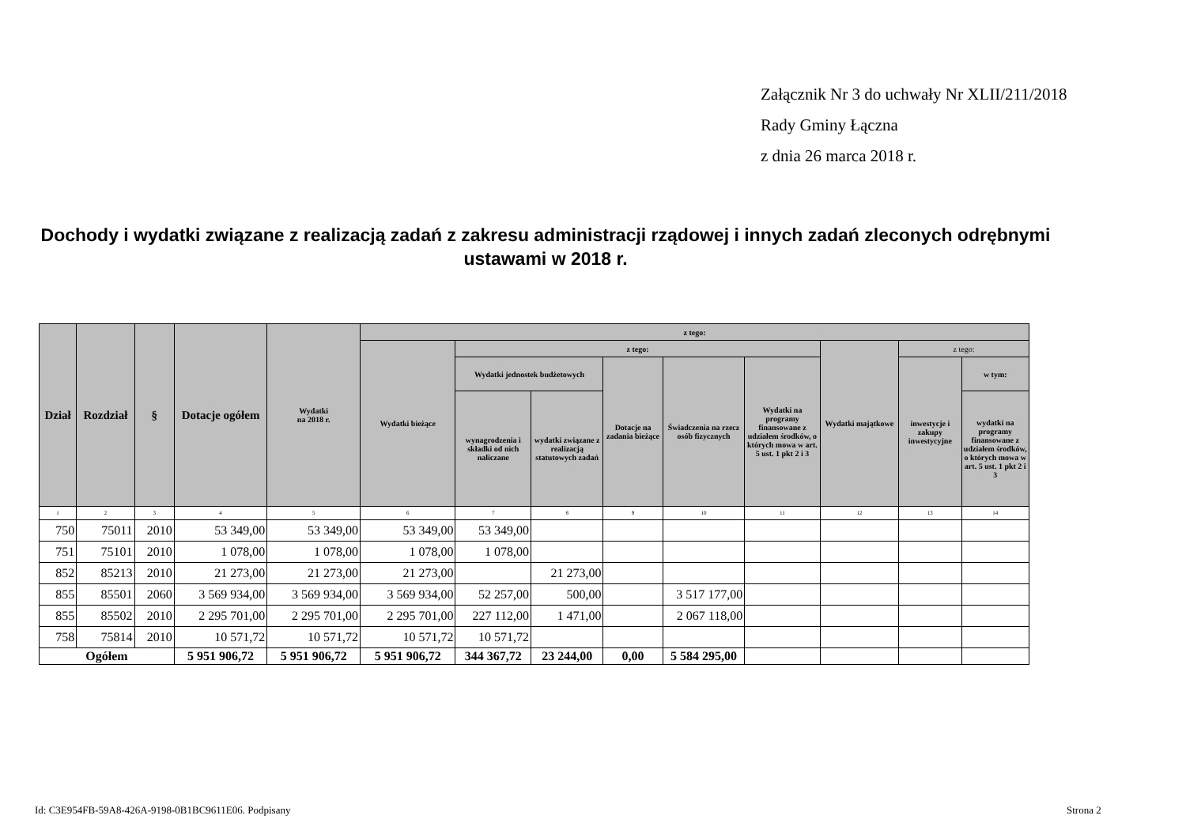Załącznik Nr 3 do uchwały Nr XLII/211/2018
Rady Gminy Łączna
z dnia 26 marca 2018 r.
Dochody i wydatki związane z realizacją zadań z zakresu administracji rządowej i innych zadań zleconych odrębnymi ustawami w 2018 r.
| Dział | Rozdział | § | Dotacje ogółem | Wydatki na 2018 r. | z tego: | | | | | | | | |
| --- | --- | --- | --- | --- | --- | --- | --- | --- | --- | --- | --- | --- | --- |
| | | | | | Wydatki bieżące | z tego: | | | | | Wydatki majątkowe | z tego: | |
| | | | | | | Wydatki jednostek budżetowych | | Dotacje na zadania bieżące | Świadczenia na rzecz osób fizycznych | Wydatki na programy finansowane z udziałem środków, o których mowa w art. 5 ust. 1 pkt 2 i 3 | | inwestycje i zakupy inwestycyjne | w tym: |
| | | | | | | wynagrodzenia i składki od nich naliczane | wydatki związane z realizacją statutowych zadań | | | | | | wydatki na programy finansowane z udziałem środków, o których mowa w art. 5 ust. 1 pkt 2 i 3 |
| 1 | 2 | 3 | 4 | 5 | 6 | 7 | 8 | 9 | 10 | 11 | 12 | 13 | 14 |
| 750 | 75011 | 2010 | 53 349,00 | 53 349,00 | 53 349,00 | 53 349,00 | | | | | | | |
| 751 | 75101 | 2010 | 1 078,00 | 1 078,00 | 1 078,00 | 1 078,00 | | | | | | | |
| 852 | 85213 | 2010 | 21 273,00 | 21 273,00 | 21 273,00 | | 21 273,00 | | | | | | |
| 855 | 85501 | 2060 | 3 569 934,00 | 3 569 934,00 | 3 569 934,00 | 52 257,00 | 500,00 | | 3 517 177,00 | | | | |
| 855 | 85502 | 2010 | 2 295 701,00 | 2 295 701,00 | 2 295 701,00 | 227 112,00 | 1 471,00 | | 2 067 118,00 | | | | |
| 758 | 75814 | 2010 | 10 571,72 | 10 571,72 | 10 571,72 | 10 571,72 | | | | | | | |
| Ogółem | | | 5 951 906,72 | 5 951 906,72 | 5 951 906,72 | 344 367,72 | 23 244,00 | 0,00 | 5 584 295,00 | | | | |
Id: C3E954FB-59A8-426A-9198-0B1BC9611E06. Podpisany
Strona 2